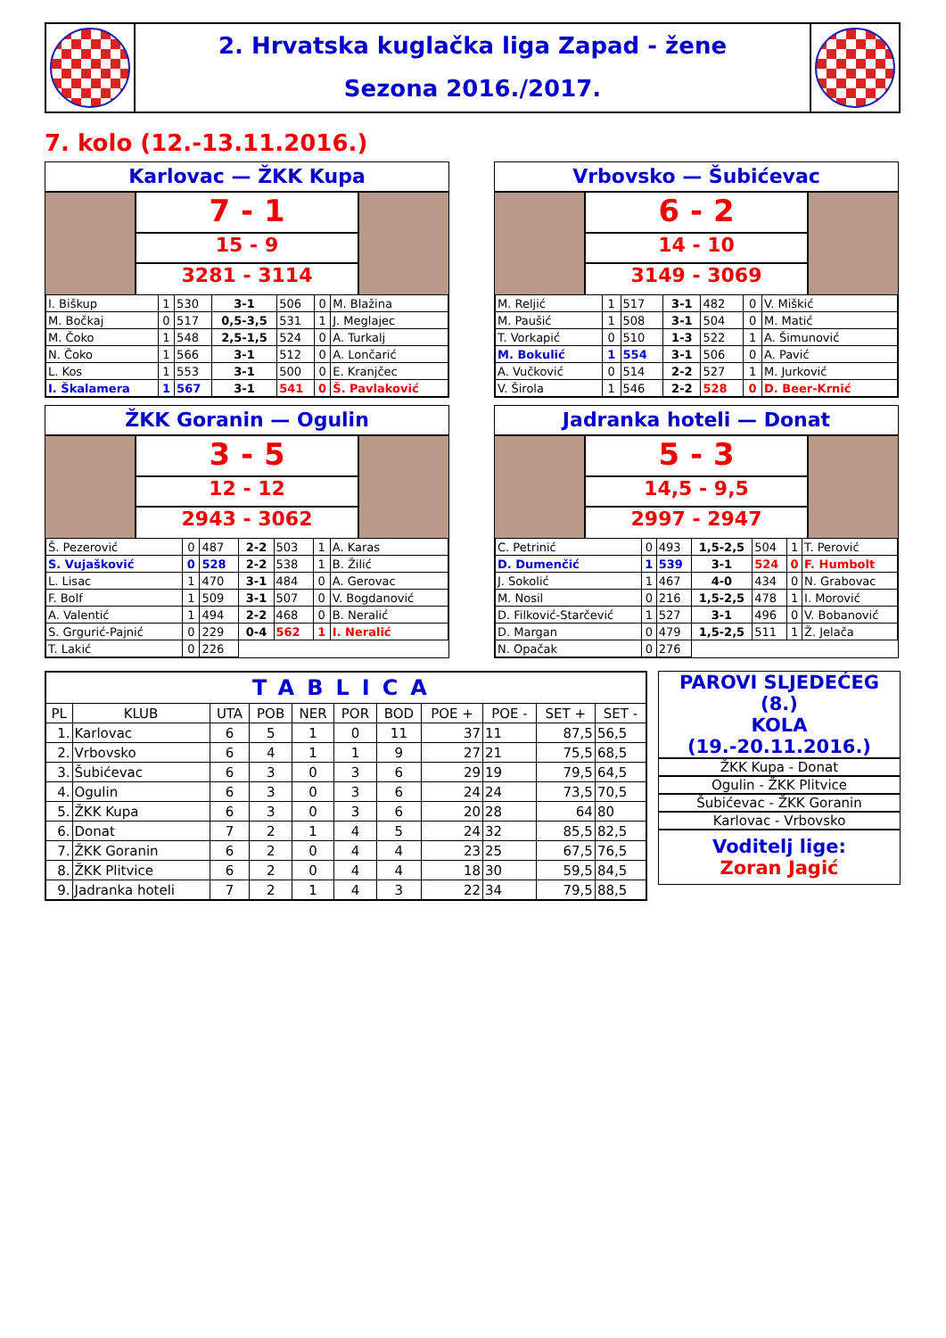2. Hrvatska kuglačka liga Zapad - žene
Sezona 2016./2017.
7. kolo (12.-13.11.2016.)
Karlovac — ŽKK Kupa
7 - 1
15 - 9
3281 - 3114
| I. Biškup | 1 | 530 | 3-1 | 506 | 0 | M. Blažina |
| M. Bočkaj | 0 | 517 | 0,5-3,5 | 531 | 1 | J. Meglajec |
| M. Čoko | 1 | 548 | 2,5-1,5 | 524 | 0 | A. Turkalj |
| N. Čoko | 1 | 566 | 3-1 | 512 | 0 | A. Lončarić |
| L. Kos | 1 | 553 | 3-1 | 500 | 0 | E. Kranjčec |
| I. Škalamera | 1 | 567 | 3-1 | 541 | 0 | Š. Pavlaković |
Vrbovsko — Šubićevac
6 - 2
14 - 10
3149 - 3069
| M. Reljić | 1 | 517 | 3-1 | 482 | 0 | V. Miškić |
| M. Paušić | 1 | 508 | 3-1 | 504 | 0 | M. Matić |
| T. Vorkapić | 0 | 510 | 1-3 | 522 | 1 | A. Šimunović |
| M. Bokulić | 1 | 554 | 3-1 | 506 | 0 | A. Pavić |
| A. Vučković | 0 | 514 | 2-2 | 527 | 1 | M. Jurković |
| V. Širola | 1 | 546 | 2-2 | 528 | 0 | D. Beer-Krnić |
ŽKK Goranin — Ogulin
3 - 5
12 - 12
2943 - 3062
| Š. Pezerović | 0 | 487 | 2-2 | 503 | 1 | A. Karas |
| S. Vujašković | 0 | 528 | 2-2 | 538 | 1 | B. Žilić |
| L. Lisac | 1 | 470 | 3-1 | 484 | 0 | A. Gerovac |
| F. Bolf | 1 | 509 | 3-1 | 507 | 0 | V. Bogdanović |
| A. Valentić | 1 | 494 | 2-2 | 468 | 0 | B. Neralić |
| S. Grgurić-Pajnić | 0 | 229 | 0-4 | 562 | 1 | I. Neralić |
| T. Lakić | 0 | 226 | | | | |
Jadranka hoteli — Donat
5 - 3
14,5 - 9,5
2997 - 2947
| C. Petrinić | 0 | 493 | 1,5-2,5 | 504 | 1 | T. Perović |
| D. Dumenčić | 1 | 539 | 3-1 | 524 | 0 | F. Humbolt |
| J. Sokolić | 1 | 467 | 4-0 | 434 | 0 | N. Grabovac |
| M. Nosil | 0 | 216 | 1,5-2,5 | 478 | 1 | I. Morović |
| D. Filković-Starčević | 1 | 527 | 3-1 | 496 | 0 | V. Bobanović |
| D. Margan | 0 | 479 | 1,5-2,5 | 511 | 1 | Ž. Jelača |
| N. Opačak | 0 | 276 | | | | |
| TABLICA | | | | | | | | | | |
| --- | --- | --- | --- | --- | --- | --- | --- | --- | --- | --- |
| PL | KLUB | UTA | POB | NER | POR | BOD | POE + | POE - | SET + | SET - |
| 1. | Karlovac | 6 | 5 | 1 | 0 | 11 | 37 | 11 | 87,5 | 56,5 |
| 2. | Vrbovsko | 6 | 4 | 1 | 1 | 9 | 27 | 21 | 75,5 | 68,5 |
| 3. | Šubićevac | 6 | 3 | 0 | 3 | 6 | 29 | 19 | 79,5 | 64,5 |
| 4. | Ogulin | 6 | 3 | 0 | 3 | 6 | 24 | 24 | 73,5 | 70,5 |
| 5. | ŽKK Kupa | 6 | 3 | 0 | 3 | 6 | 20 | 28 | 64 | 80 |
| 6. | Donat | 7 | 2 | 1 | 4 | 5 | 24 | 32 | 85,5 | 82,5 |
| 7. | ŽKK Goranin | 6 | 2 | 0 | 4 | 4 | 23 | 25 | 67,5 | 76,5 |
| 8. | ŽKK Plitvice | 6 | 2 | 0 | 4 | 4 | 18 | 30 | 59,5 | 84,5 |
| 9. | Jadranka hoteli | 7 | 2 | 1 | 4 | 3 | 22 | 34 | 79,5 | 88,5 |
PAROVI SLJEDEĆEG (8.)
KOLA (19.-20.11.2016.)
ŽKK Kupa - Donat
Ogulin - ŽKK Plitvice
Šubićevac - ŽKK Goranin
Karlovac - Vrbovsko
Voditelj lige:
Zoran Jagić